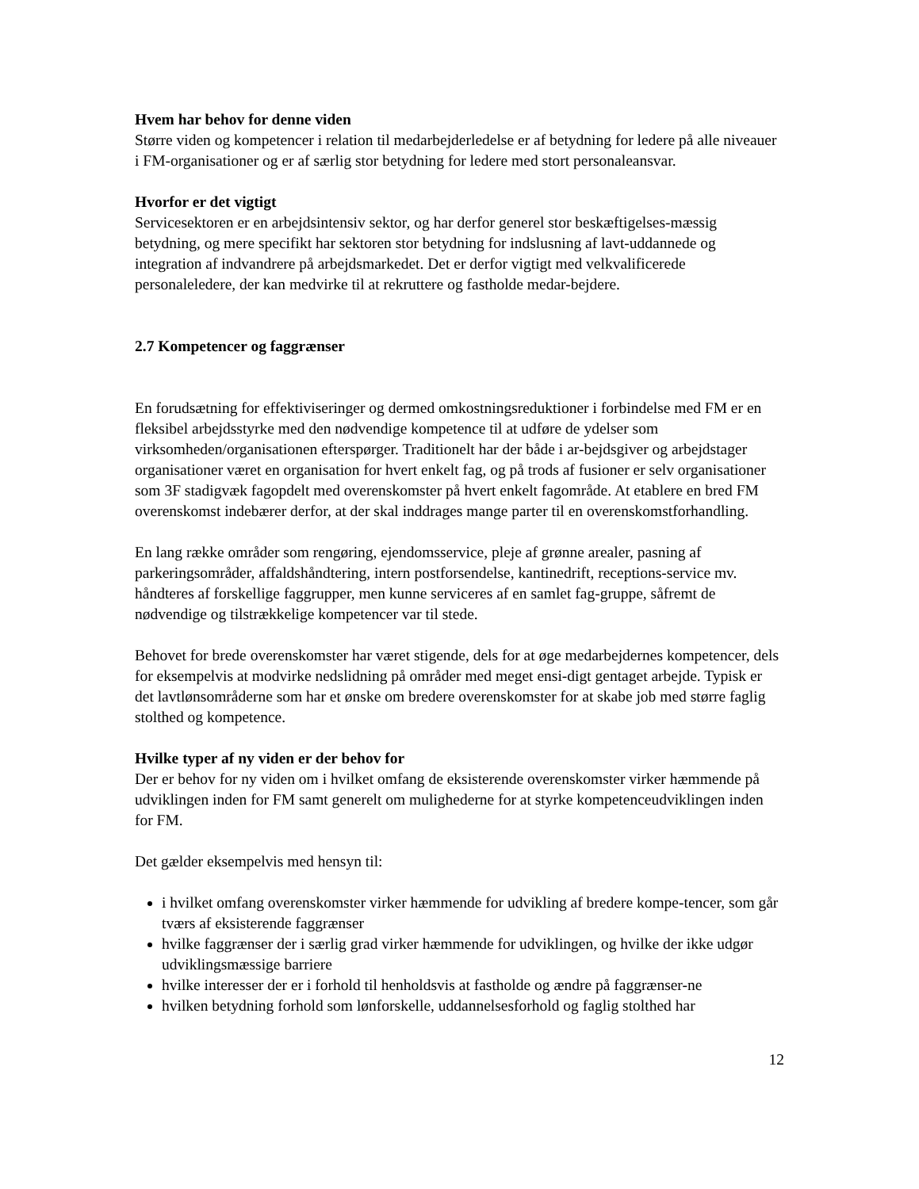Hvem har behov for denne viden
Større viden og kompetencer i relation til medarbejderledelse er af betydning for ledere på alle niveauer i FM-organisationer og er af særlig stor betydning for ledere med stort personaleansvar.
Hvorfor er det vigtigt
Servicesektoren er en arbejdsintensiv sektor, og har derfor generel stor beskæftigelses-mæssig betydning, og mere specifikt har sektoren stor betydning for indslusning af lavt-uddannede og integration af indvandrere på arbejdsmarkedet. Det er derfor vigtigt med velkvalificerede personaleledere, der kan medvirke til at rekruttere og fastholde medar-bejdere.
2.7 Kompetencer og faggrænser
En forudsætning for effektiviseringer og dermed omkostningsreduktioner i forbindelse med FM er en fleksibel arbejdsstyrke med den nødvendige kompetence til at udføre de ydelser som virksomheden/organisationen efterspørger. Traditionelt har der både i ar-bejdsgiver og arbejdstager organisationer været en organisation for hvert enkelt fag, og på trods af fusioner er selv organisationer som 3F stadigvæk fagopdelt med overenskomster på hvert enkelt fagområde. At etablere en bred FM overenskomst indebærer derfor, at der skal inddrages mange parter til en overenskomstforhandling.
En lang række områder som rengøring, ejendomsservice, pleje af grønne arealer, pasning af parkeringsområder, affaldshåndtering, intern postforsendelse, kantinedrift, receptions-service mv. håndteres af forskellige faggrupper, men kunne serviceres af en samlet fag-gruppe, såfremt de nødvendige og tilstrækkelige kompetencer var til stede.
Behovet for brede overenskomster har været stigende, dels for at øge medarbejdernes kompetencer, dels for eksempelvis at modvirke nedslidning på områder med meget ensi-digt gentaget arbejde. Typisk er det lavtlønsområderne som har et ønske om bredere overenskomster for at skabe job med større faglig stolthed og kompetence.
Hvilke typer af ny viden er der behov for
Der er behov for ny viden om i hvilket omfang de eksisterende overenskomster virker hæmmende på udviklingen inden for FM samt generelt om mulighederne for at styrke kompetenceudviklingen inden for FM.
Det gælder eksempelvis med hensyn til:
i hvilket omfang overenskomster virker hæmmende for udvikling af bredere kompe-tencer, som går tværs af eksisterende faggrænser
hvilke faggrænser der i særlig grad virker hæmmende for udviklingen, og hvilke der ikke udgør udviklingsmæssige barriere
hvilke interesser der er i forhold til henholdsvis at fastholde og ændre på faggrænser-ne
hvilken betydning forhold som lønforskelle, uddannelsesforhold og faglig stolthed har
12